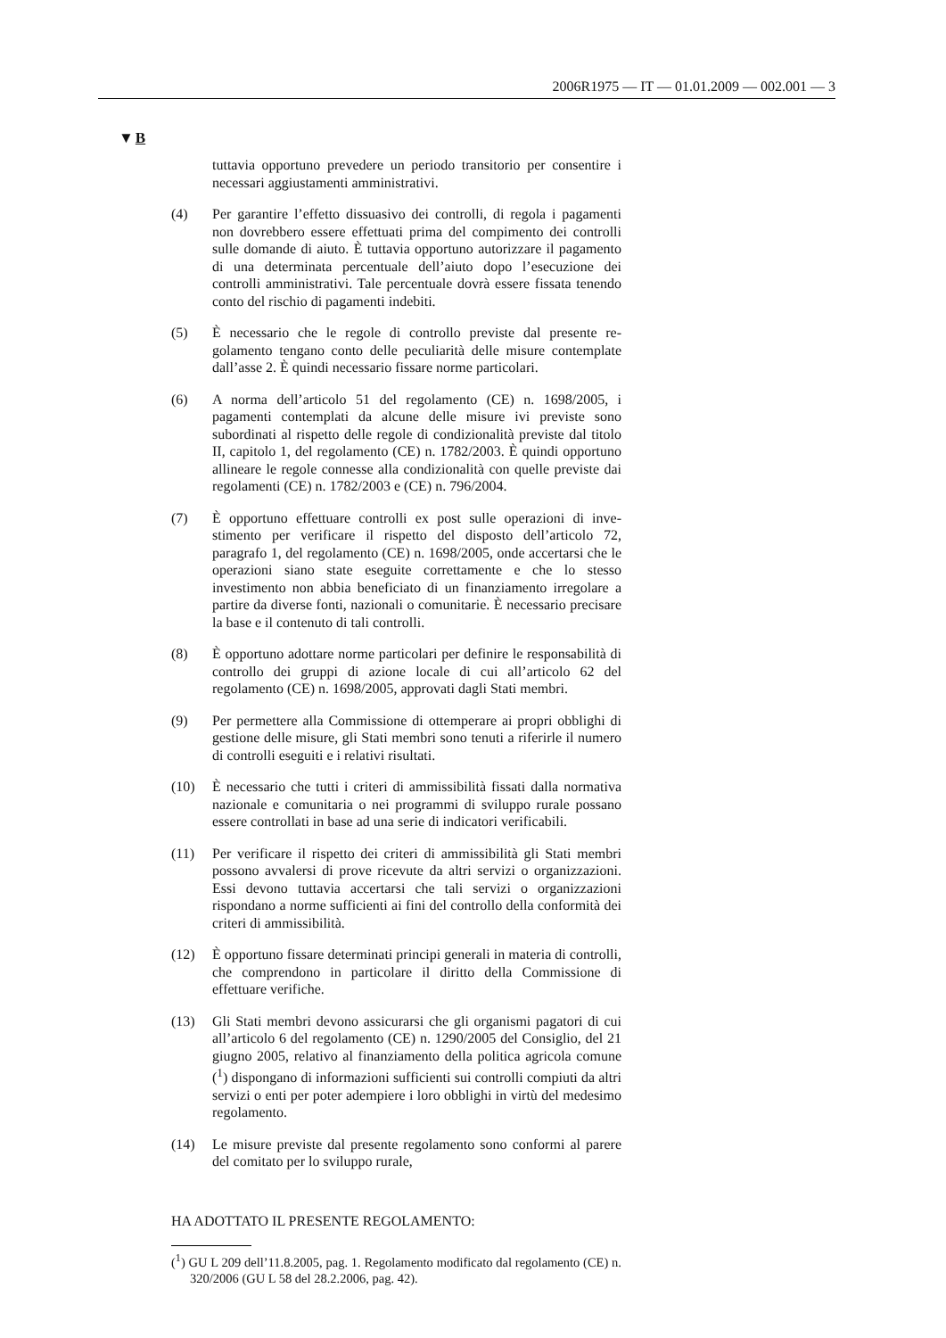2006R1975 — IT — 01.01.2009 — 002.001 — 3
▼B
tuttavia opportuno prevedere un periodo transitorio per consentire i necessari aggiustamenti amministrativi.
(4) Per garantire l’effetto dissuasivo dei controlli, di regola i paga­menti non dovrebbero essere effettuati prima del compimento dei controlli sulle domande di aiuto. È tuttavia opportuno autorizzare il pagamento di una determinata percentuale dell’aiuto dopo l’e­secuzione dei controlli amministrativi. Tale percentuale dovrà essere fissata tenendo conto del rischio di pagamenti indebiti.
(5) È necessario che le regole di controllo previste dal presente re­golamento tengano conto delle peculiarità delle misure contem­plate dall’asse 2. È quindi necessario fissare norme particolari.
(6) A norma dell’articolo 51 del regolamento (CE) n. 1698/2005, i pagamenti contemplati da alcune delle misure ivi previste sono subordinati al rispetto delle regole di condizionalità previste dal titolo II, capitolo 1, del regolamento (CE) n. 1782/2003. È quindi opportuno allineare le regole connesse alla condizionalità con quelle previste dai regolamenti (CE) n. 1782/2003 e (CE) n. 796/2004.
(7) È opportuno effettuare controlli ex post sulle operazioni di inve­stimento per verificare il rispetto del disposto dell’articolo 72, paragrafo 1, del regolamento (CE) n. 1698/2005, onde accertarsi che le operazioni siano state eseguite correttamente e che lo stesso investimento non abbia beneficiato di un finanziamento irregolare a partire da diverse fonti, nazionali o comunitarie. È necessario precisare la base e il contenuto di tali controlli.
(8) È opportuno adottare norme particolari per definire le responsa­bilità di controllo dei gruppi di azione locale di cui all’articolo 62 del regolamento (CE) n. 1698/2005, approvati dagli Stati membri.
(9) Per permettere alla Commissione di ottemperare ai propri obbli­ghi di gestione delle misure, gli Stati membri sono tenuti a rife­rirle il numero di controlli eseguiti e i relativi risultati.
(10) È necessario che tutti i criteri di ammissibilità fissati dalla nor­mativa nazionale e comunitaria o nei programmi di sviluppo rurale possano essere controllati in base ad una serie di indicatori verificabili.
(11) Per verificare il rispetto dei criteri di ammissibilità gli Stati mem­bri possono avvalersi di prove ricevute da altri servizi o organiz­zazioni. Essi devono tuttavia accertarsi che tali servizi o organiz­zazioni rispondano a norme sufficienti ai fini del controllo della conformità dei criteri di ammissibilità.
(12) È opportuno fissare determinati principi generali in materia di controlli, che comprendono in particolare il diritto della Commis­sione di effettuare verifiche.
(13) Gli Stati membri devono assicurarsi che gli organismi pagatori di cui all’articolo 6 del regolamento (CE) n. 1290/2005 del Consi­glio, del 21 giugno 2005, relativo al finanziamento della politica agricola comune (<sup>1</sup>) dispongano di informazioni sufficienti sui controlli compiuti da altri servizi o enti per poter adempiere i loro obblighi in virtù del medesimo regolamento.
(14) Le misure previste dal presente regolamento sono conformi al parere del comitato per lo sviluppo rurale,
HA ADOTTATO IL PRESENTE REGOLAMENTO:
(<sup>1</sup>) GU L 209 dell’11.8.2005, pag. 1. Regolamento modificato dal regolamento (CE) n. 320/2006 (GU L 58 del 28.2.2006, pag. 42).